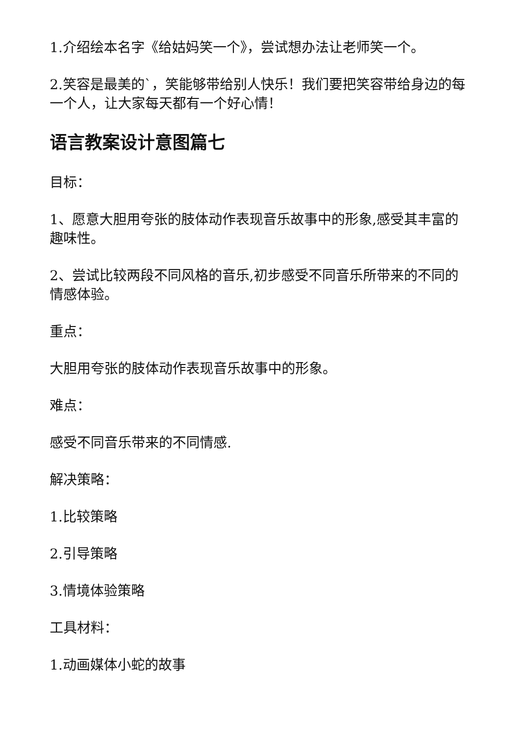1.介绍绘本名字《给姑妈笑一个》，尝试想办法让老师笑一个。
2.笑容是最美的`，笑能够带给别人快乐！我们要把笑容带给身边的每一个人，让大家每天都有一个好心情！
语言教案设计意图篇七
目标：
1、愿意大胆用夸张的肢体动作表现音乐故事中的形象,感受其丰富的趣味性。
2、尝试比较两段不同风格的音乐,初步感受不同音乐所带来的不同的情感体验。
重点：
大胆用夸张的肢体动作表现音乐故事中的形象。
难点：
感受不同音乐带来的不同情感.
解决策略：
1.比较策略
2.引导策略
3.情境体验策略
工具材料：
1.动画媒体小蛇的故事